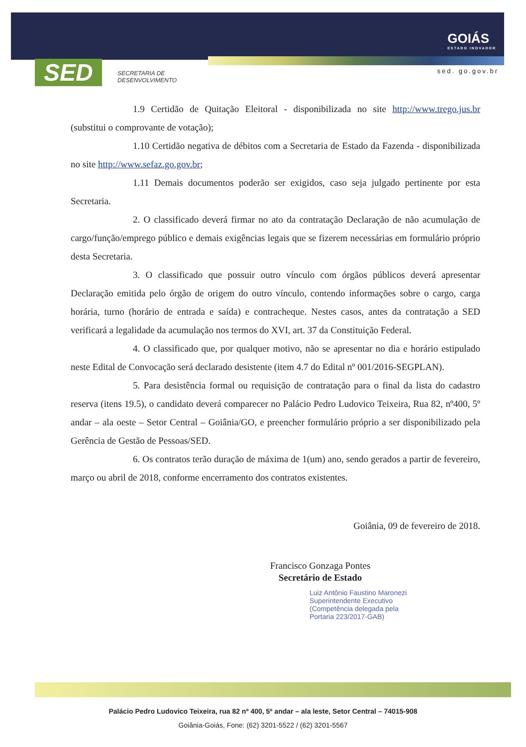SED
SECRETARIA DE
DESENVOLVIMENTO
GOIÁS
ESTADO INOVADOR
sed. go.gov.br
1.9 Certidão de Quitação Eleitoral - disponibilizada no site http://www.trego.jus.br (substitui o comprovante de votação);
1.10 Certidão negativa de débitos com a Secretaria de Estado da Fazenda - disponibilizada no site http://www.sefaz.go.gov.br;
1.11 Demais documentos poderão ser exigidos, caso seja julgado pertinente por esta Secretaria.
2. O classificado deverá firmar no ato da contratação Declaração de não acumulação de cargo/função/emprego público e demais exigências legais que se fizerem necessárias em formulário próprio desta Secretaria.
3. O classificado que possuir outro vínculo com órgãos públicos deverá apresentar Declaração emitida pelo órgão de origem do outro vínculo, contendo informações sobre o cargo, carga horária, turno (horário de entrada e saída) e contracheque. Nestes casos, antes da contratação a SED verificará a legalidade da acumulação nos termos do XVI, art. 37 da Constituição Federal.
4. O classificado que, por qualquer motivo, não se apresentar no dia e horário estipulado neste Edital de Convocação será declarado desistente (item 4.7 do Edital nº 001/2016-SEGPLAN).
5. Para desistência formal ou requisição de contratação para o final da lista do cadastro reserva (itens 19.5), o candidato deverá comparecer no Palácio Pedro Ludovico Teixeira, Rua 82, nº400, 5º andar – ala oeste – Setor Central – Goiânia/GO, e preencher formulário próprio a ser disponibilizado pela Gerência de Gestão de Pessoas/SED.
6. Os contratos terão duração de máxima de 1(um) ano, sendo gerados a partir de fevereiro, março ou abril de 2018, conforme encerramento dos contratos existentes.
Goiânia, 09 de fevereiro de 2018.
Francisco Gonzaga Pontes
Secretário de Estado
Luiz Antônio Faustino Maronezi
Superintendente Executivo
(Competência delegada pela
Portaria 223/2017-GAB)
Palácio Pedro Ludovico Teixeira, rua 82 nº 400, 5º andar – ala leste, Setor Central – 74015-908
Goiânia-Goiás, Fone: (62) 3201-5522 / (62) 3201-5567